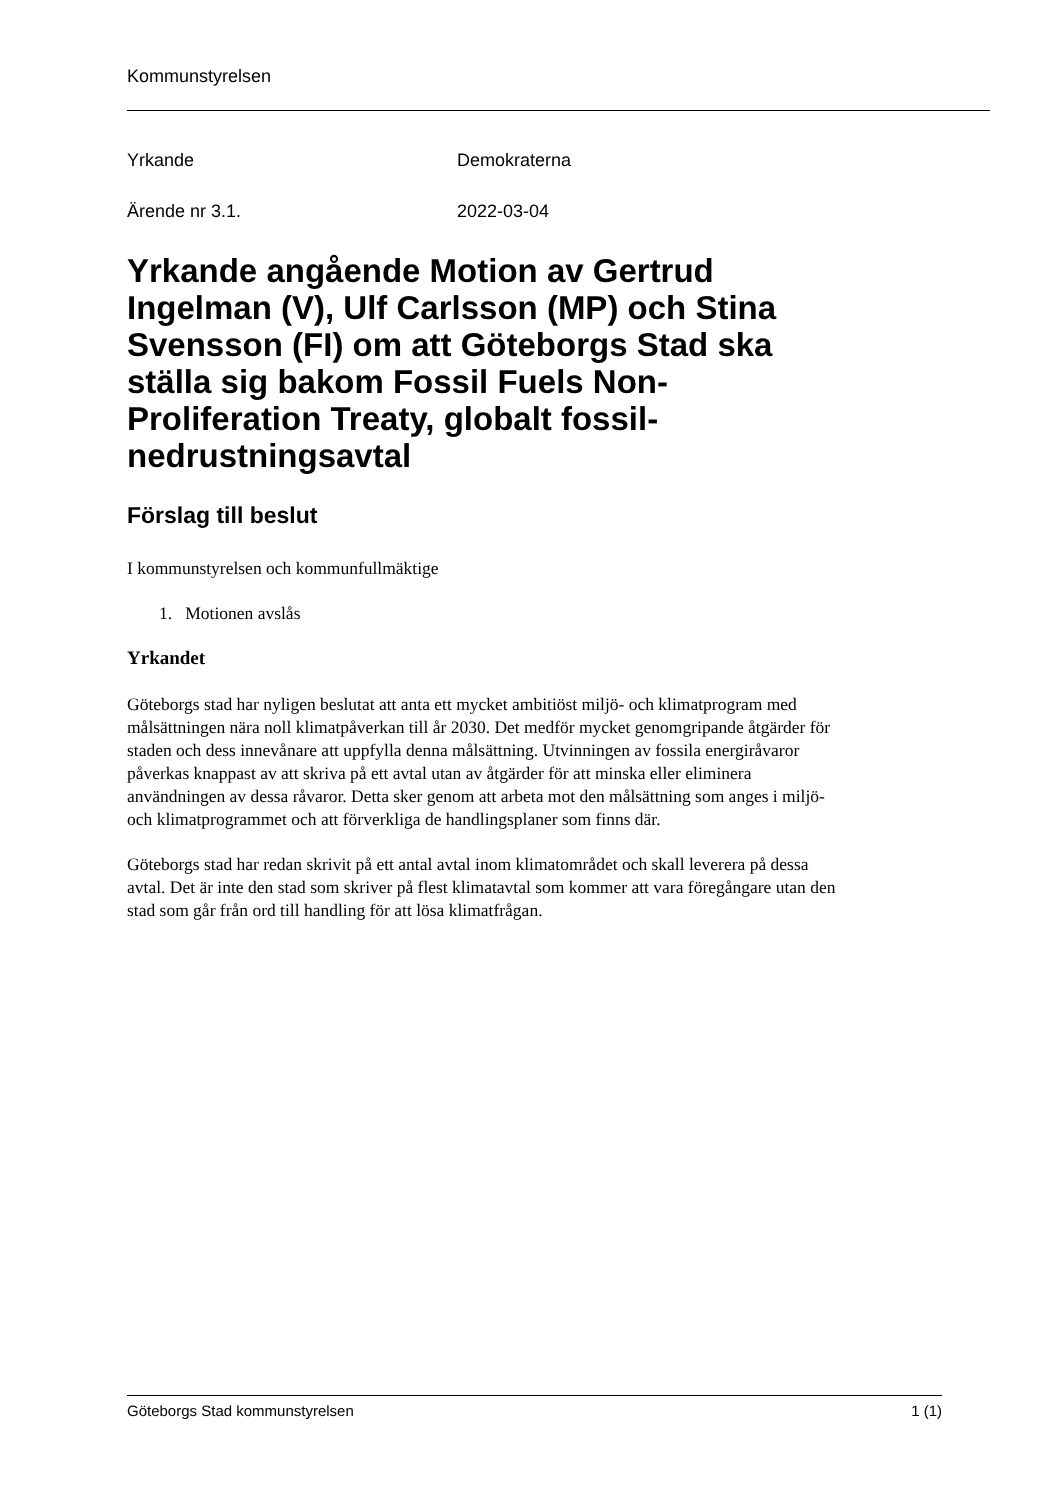Kommunstyrelsen
Yrkande Demokraterna
Ärende nr 3.1. 2022-03-04
Yrkande angående Motion av Gertrud Ingelman (V), Ulf Carlsson (MP) och Stina Svensson (FI) om att Göteborgs Stad ska ställa sig bakom Fossil Fuels Non-Proliferation Treaty, globalt fossil-nedrustningsavtal
Förslag till beslut
I kommunstyrelsen och kommunfullmäktige
1. Motionen avslås
Yrkandet
Göteborgs stad har nyligen beslutat att anta ett mycket ambitiöst miljö- och klimatprogram med målsättningen nära noll klimatpåverkan till år 2030. Det medför mycket genomgripande åtgärder för staden och dess innevånare att uppfylla denna målsättning. Utvinningen av fossila energiråvaror påverkas knappast av att skriva på ett avtal utan av åtgärder för att minska eller eliminera användningen av dessa råvaror. Detta sker genom att arbeta mot den målsättning som anges i miljö- och klimatprogrammet och att förverkliga de handlingsplaner som finns där.
Göteborgs stad har redan skrivit på ett antal avtal inom klimatområdet och skall leverera på dessa avtal. Det är inte den stad som skriver på flest klimatavtal som kommer att vara föregångare utan den stad som går från ord till handling för att lösa klimatfrågan.
Göteborgs Stad kommunstyrelsen 1 (1)